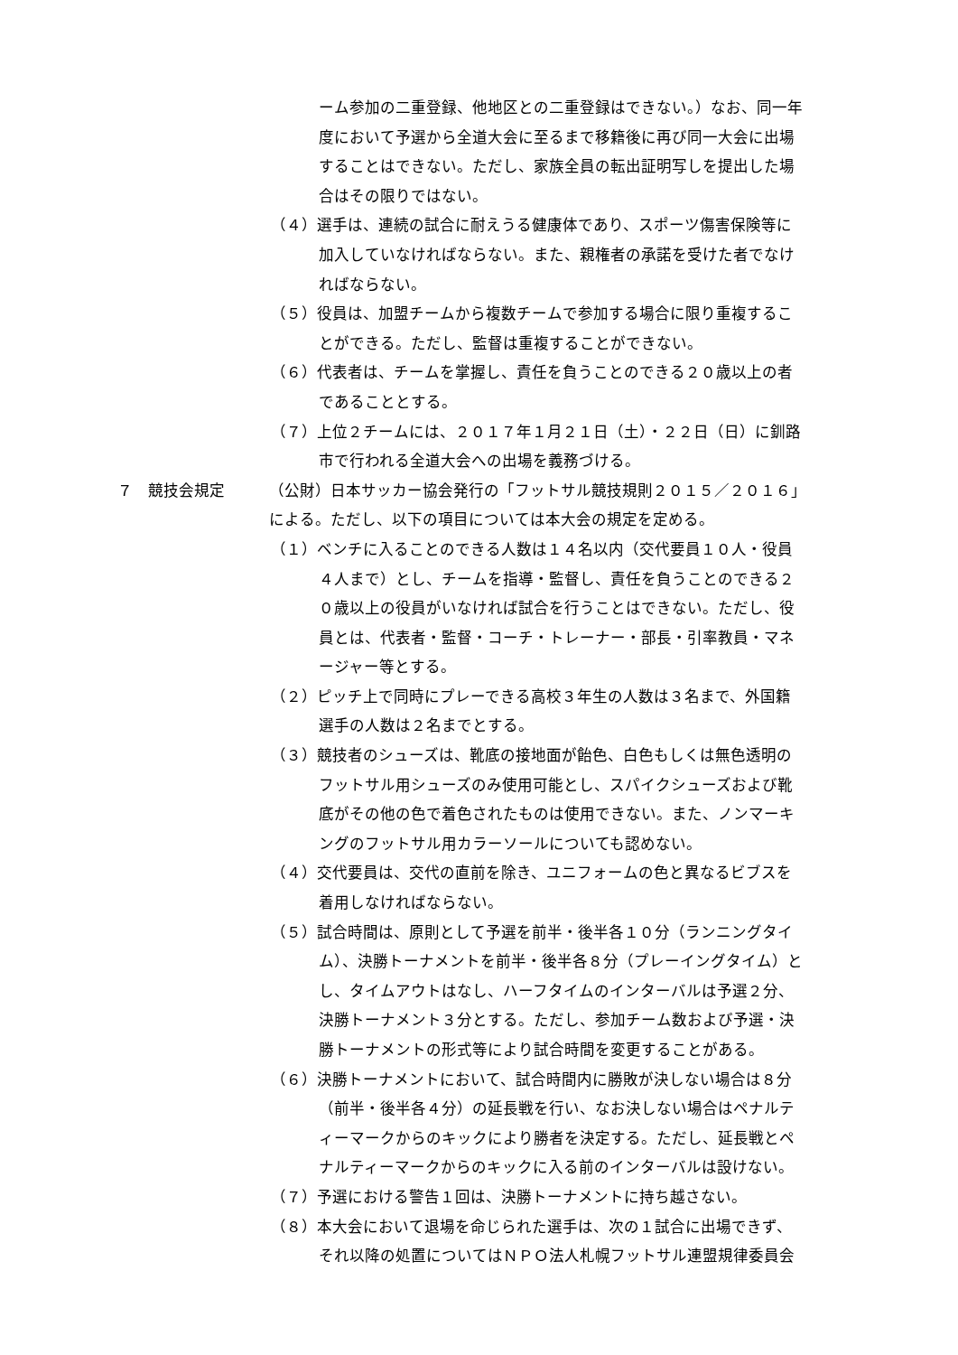ーム参加の二重登録、他地区との二重登録はできない。）なお、同一年
度において予選から全道大会に至るまで移籍後に再び同一大会に出場
することはできない。ただし、家族全員の転出証明写しを提出した場
合はその限りではない。
（４）選手は、連続の試合に耐えうる健康体であり、スポーツ傷害保険等に
加入していなければならない。また、親権者の承諾を受けた者でなけ
ればならない。
（５）役員は、加盟チームから複数チームで参加する場合に限り重複するこ
とができる。ただし、監督は重複することができない。
（６）代表者は、チームを掌握し、責任を負うことのできる２０歳以上の者
であることとする。
（７）上位２チームには、２０１７年１月２１日（土）・２２日（日）に釧路
市で行われる全道大会への出場を義務づける。
７　競技会規定 （公財）日本サッカー協会発行の「フットサル競技規則２０１５／２０１６」
による。ただし、以下の項目については本大会の規定を定める。
（１）ベンチに入ることのできる人数は１４名以内（交代要員１０人・役員
４人まで）とし、チームを指導・監督し、責任を負うことのできる２
０歳以上の役員がいなければ試合を行うことはできない。ただし、役
員とは、代表者・監督・コーチ・トレーナー・部長・引率教員・マネ
ージャー等とする。
（２）ピッチ上で同時にプレーできる高校３年生の人数は３名まで、外国籍
選手の人数は２名までとする。
（３）競技者のシューズは、靴底の接地面が飴色、白色もしくは無色透明の
フットサル用シューズのみ使用可能とし、スパイクシューズおよび靴
底がその他の色で着色されたものは使用できない。また、ノンマーキ
ングのフットサル用カラーソールについても認めない。
（４）交代要員は、交代の直前を除き、ユニフォームの色と異なるビブスを
着用しなければならない。
（５）試合時間は、原則として予選を前半・後半各１０分（ランニングタイ
ム）、決勝トーナメントを前半・後半各８分（プレーイングタイム）と
し、タイムアウトはなし、ハーフタイムのインターバルは予選２分、
決勝トーナメント３分とする。ただし、参加チーム数および予選・決
勝トーナメントの形式等により試合時間を変更することがある。
（６）決勝トーナメントにおいて、試合時間内に勝敗が決しない場合は８分
（前半・後半各４分）の延長戦を行い、なお決しない場合はペナルテ
ィーマークからのキックにより勝者を決定する。ただし、延長戦とペ
ナルティーマークからのキックに入る前のインターバルは設けない。
（７）予選における警告１回は、決勝トーナメントに持ち越さない。
（８）本大会において退場を命じられた選手は、次の１試合に出場できず、
それ以降の処置についてはＮＰＯ法人札幌フットサル連盟規律委員会